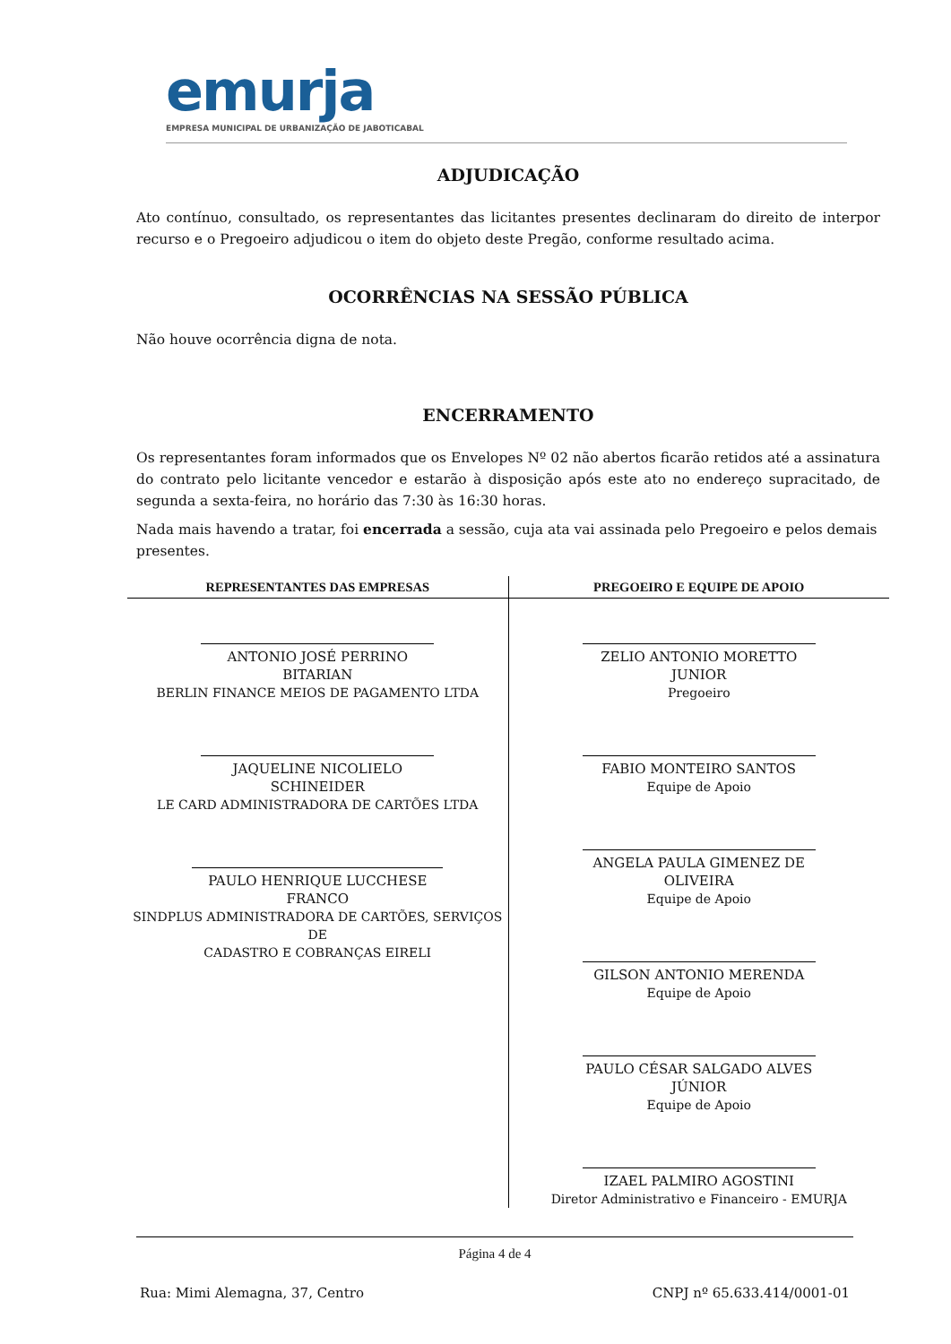emurja
EMPRESA MUNICIPAL DE URBANIZAÇÃO DE JABOTICABAL
ADJUDICAÇÃO
Ato contínuo, consultado, os representantes das licitantes presentes declinaram do direito de interpor recurso e o Pregoeiro adjudicou o item do objeto deste Pregão, conforme resultado acima.
OCORRÊNCIAS NA SESSÃO PÚBLICA
Não houve ocorrência digna de nota.
ENCERRAMENTO
Os representantes foram informados que os Envelopes Nº 02 não abertos ficarão retidos até a assinatura do contrato pelo licitante vencedor e estarão à disposição após este ato no endereço supracitado, de segunda a sexta-feira, no horário das 7:30 às 16:30 horas.
Nada mais havendo a tratar, foi encerrada a sessão, cuja ata vai assinada pelo Pregoeiro e pelos demais presentes.
| REPRESENTANTES DAS EMPRESAS | PREGOEIRO E EQUIPE DE APOIO |
| --- | --- |
| ANTONIO JOSÉ PERRINO BITARIAN BERLIN FINANCE MEIOS DE PAGAMENTO LTDA JAQUELINE NICOLIELO SCHINEIDER LE CARD ADMINISTRADORA DE CARTÕES LTDA PAULO HENRIQUE LUCCHESE FRANCO SINDPLUS ADMINISTRADORA DE CARTÕES, SERVIÇOS DE CADASTRO E COBRANÇAS EIRELI | ZELIO ANTONIO MORETTO JUNIOR Pregoeiro FABIO MONTEIRO SANTOS Equipe de Apoio ANGELA PAULA GIMENEZ DE OLIVEIRA Equipe de Apoio GILSON ANTONIO MERENDA Equipe de Apoio PAULO CÉSAR SALGADO ALVES JÚNIOR Equipe de Apoio IZAEL PALMIRO AGOSTINI Diretor Administrativo e Financeiro - EMURJA |
Página 4 de 4
Rua: Mimi Alemagna, 37, Centro CNPJ nº 65.633.414/0001-01